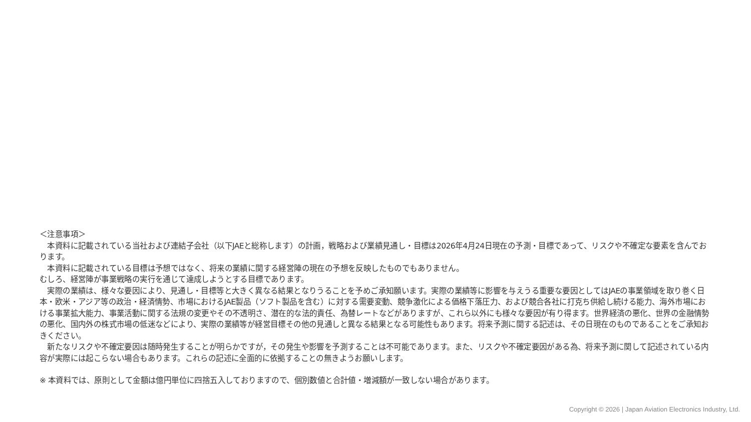＜注意事項＞
　本資料に記載されている当社および連結子会社（以下JAEと総称します）の計画，戦略および業績見通し・目標は2026年4月24日現在の予測・目標であって、リスクや不確定な要素を含んでおります。
　本資料に記載されている目標は予想ではなく、将来の業績に関する経営陣の現在の予想を反映したものでもありません。
むしろ、経営陣が事業戦略の実行を通じて達成しようとする目標であります。
　実際の業績は、様々な要因により、見通し・目標等と大きく異なる結果となりうることを予めご承知願います。実際の業績等に影響を与えうる重要な要因としてはJAEの事業領域を取り巻く日本・欧米・アジア等の政治・経済情勢、市場におけるJAE製品（ソフト製品を含む）に対する需要変動、競争激化による価格下落圧力、および競合各社に打克ち供給し続ける能力、海外市場における事業拡大能力、事業活動に関する法規の変更やその不透明さ、潜在的な法的責任、為替レートなどがありますが、これら以外にも様々な要因が有り得ます。世界経済の悪化、世界の金融情勢の悪化、国内外の株式市場の低迷などにより、実際の業績等が経営目標その他の見通しと異なる結果となる可能性もあります。将来予測に関する記述は、その日現在のものであることをご承知おきください。
　新たなリスクや不確定要因は随時発生することが明らかですが，その発生や影響を予測することは不可能であります。また、リスクや不確定要因がある為、将来予測に関して記述されている内容が実際には起こらない場合もあります。これらの記述に全面的に依拠することの無きようお願いします。
※ 本資料では、原則として金額は億円単位に四捨五入しておりますので、個別数値と合計値・増減額が一致しない場合があります。
Copyright © 2026 | Japan Aviation Electronics Industry, Ltd.